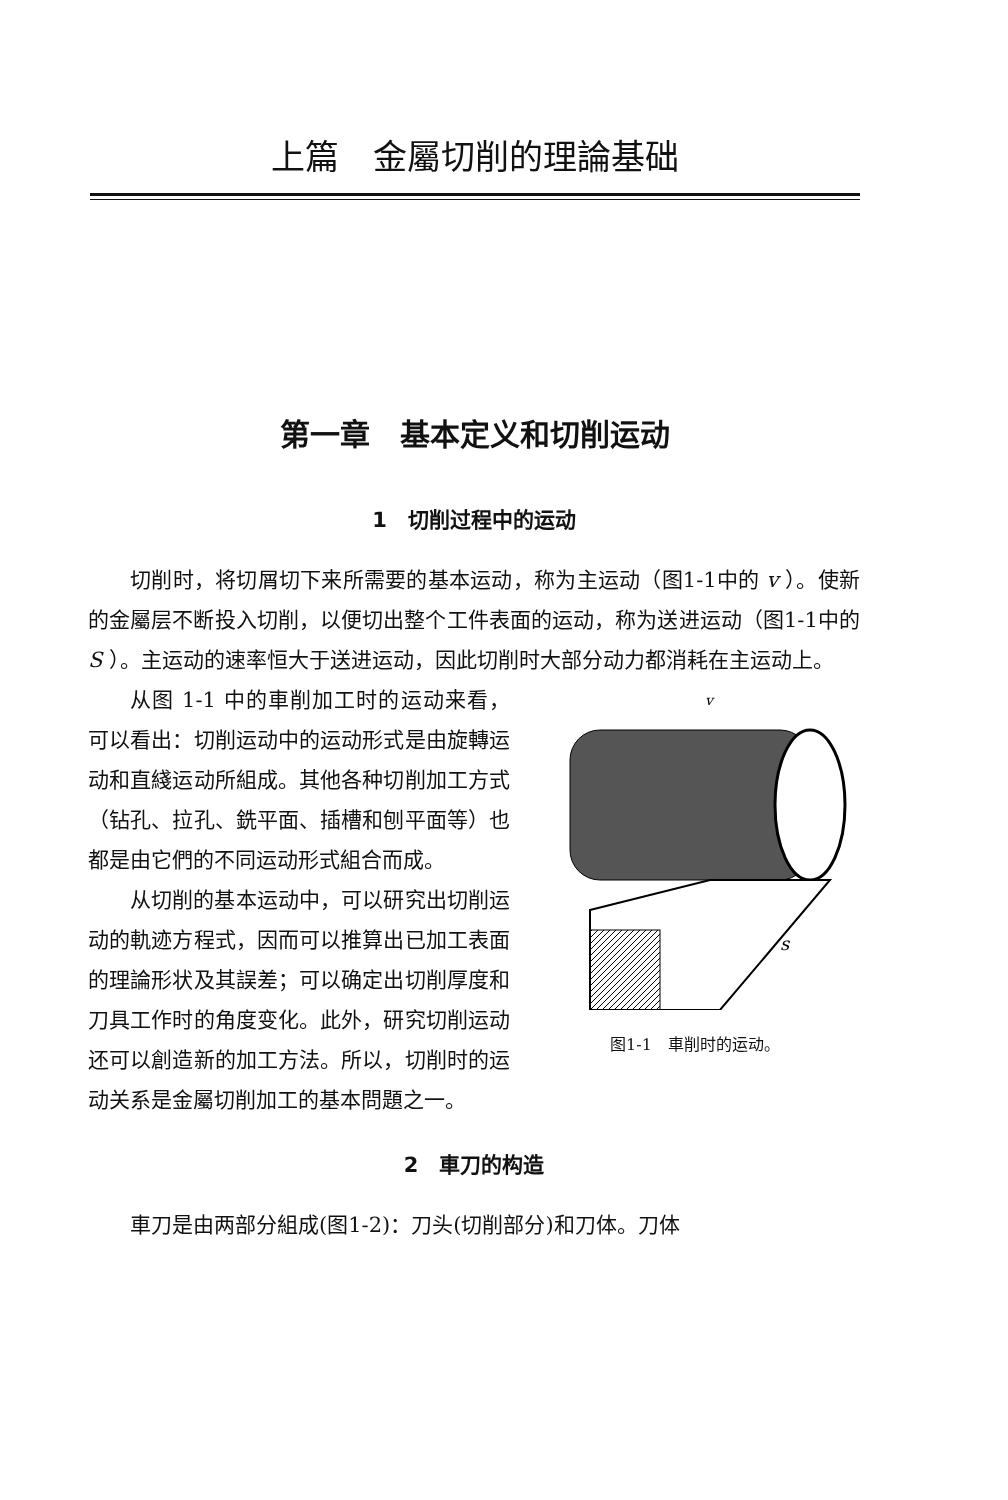上篇　金屬切削的理論基础
第一章　基本定义和切削运动
1　切削过程中的运动
切削时，将切屑切下来所需要的基本运动，称为主运动（图1-1中的 v ）。使新的金屬层不断投入切削，以便切出整个工件表面的运动，称为送进运动（图1-1中的 S ）。主运动的速率恒大于送进运动，因此切削时大部分动力都消耗在主运动上。
v
s
图1-1　車削时的运动。
从图 1-1 中的車削加工时的运动来看，可以看出：切削运动中的运动形式是由旋轉运动和直綫运动所組成。其他各种切削加工方式（钻孔、拉孔、銑平面、插槽和刨平面等）也都是由它們的不同运动形式組合而成。
从切削的基本运动中，可以研究出切削运动的軌迹方程式，因而可以推算出已加工表面的理論形状及其誤差；可以确定出切削厚度和刀具工作时的角度变化。此外，研究切削运动还可以創造新的加工方法。所以，切削时的运动关系是金屬切削加工的基本問題之一。
2　車刀的构造
車刀是由两部分組成(图1-2)：刀头(切削部分)和刀体。刀体